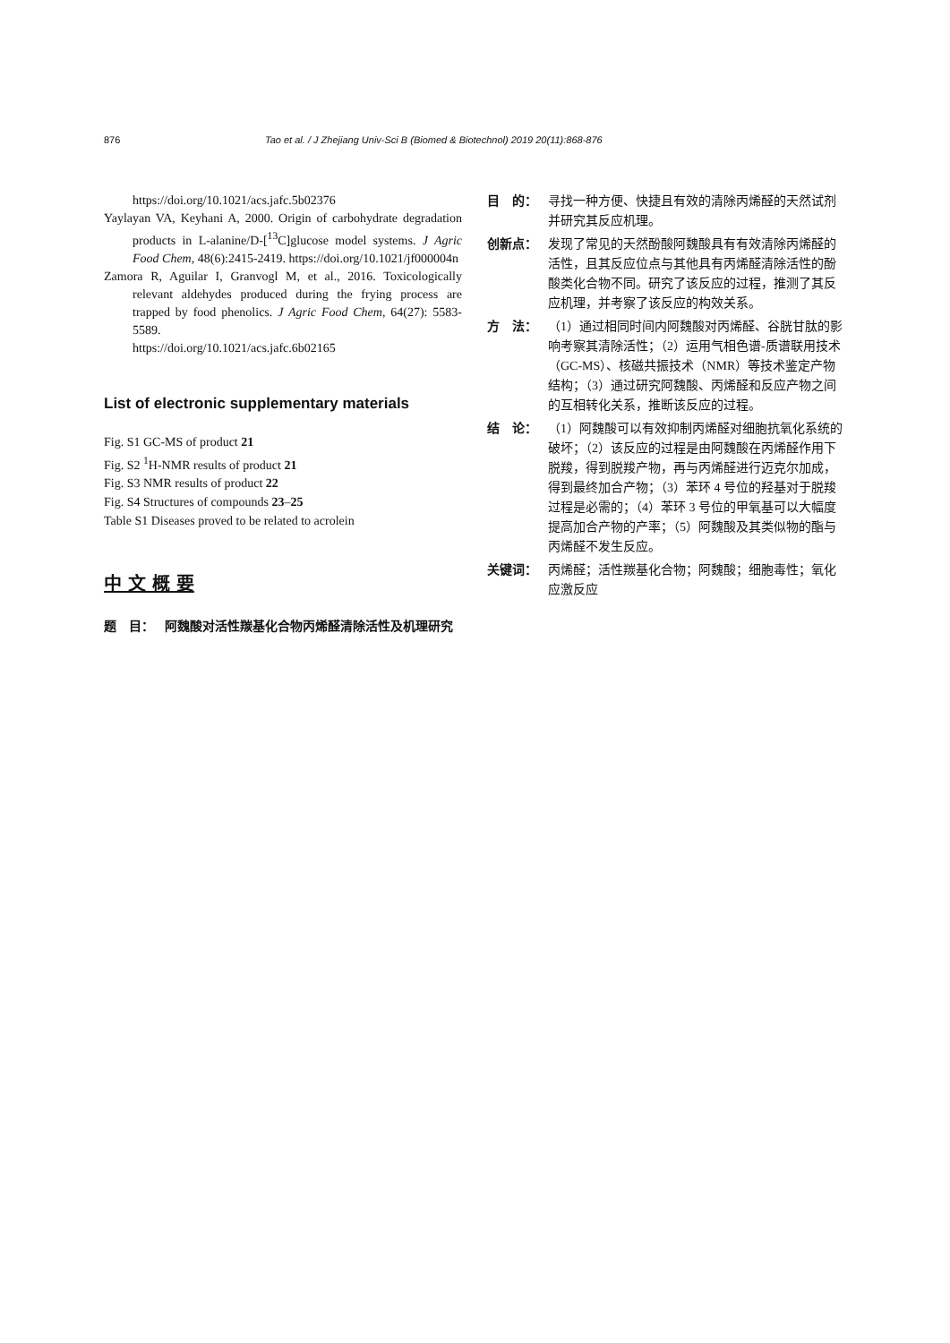876 Tao et al. / J Zhejiang Univ-Sci B (Biomed & Biotechnol) 2019 20(11):868-876
https://doi.org/10.1021/acs.jafc.5b02376
Yaylayan VA, Keyhani A, 2000. Origin of carbohydrate degradation products in L-alanine/D-[<sup>13</sup>C]glucose model systems. J Agric Food Chem, 48(6):2415-2419. https://doi.org/10.1021/jf000004n
Zamora R, Aguilar I, Granvogl M, et al., 2016. Toxicologically relevant aldehydes produced during the frying process are trapped by food phenolics. J Agric Food Chem, 64(27): 5583-5589.
https://doi.org/10.1021/acs.jafc.6b02165
List of electronic supplementary materials
Fig. S1 GC-MS of product 21
Fig. S2 <sup>1</sup>H-NMR results of product 21
Fig. S3 NMR results of product 22
Fig. S4 Structures of compounds 23–25
Table S1 Diseases proved to be related to acrolein
中 文 概 要
题　目： 阿魏酸对活性羰基化合物丙烯醛清除活性及机理研究
目　的： 寻找一种方便、快捷且有效的清除丙烯醛的天然试剂并研究其反应机理。
创新点： 发现了常见的天然酚酸阿魏酸具有有效清除丙烯醛的活性，且其反应位点与其他具有丙烯醛清除活性的酚酸类化合物不同。研究了该反应的过程，推测了其反应机理，并考察了该反应的构效关系。
方　法： （1）通过相同时间内阿魏酸对丙烯醛、谷胱甘肽的影响考察其清除活性；（2）运用气相色谱-质谱联用技术（GC-MS）、核磁共振技术（NMR）等技术鉴定产物结构；（3）通过研究阿魏酸、丙烯醛和反应产物之间的互相转化关系，推断该反应的过程。
结　论： （1）阿魏酸可以有效抑制丙烯醛对细胞抗氧化系统的破坏；（2）该反应的过程是由阿魏酸在丙烯醛作用下脱羧，得到脱羧产物，再与丙烯醛进行迈克尔加成，得到最终加合产物；（3）苯环 4 号位的羟基对于脱羧过程是必需的；（4）苯环 3 号位的甲氧基可以大幅度提高加合产物的产率；（5）阿魏酸及其类似物的酯与丙烯醛不发生反应。
关键词： 丙烯醛；活性羰基化合物；阿魏酸；细胞毒性；氧化应激反应